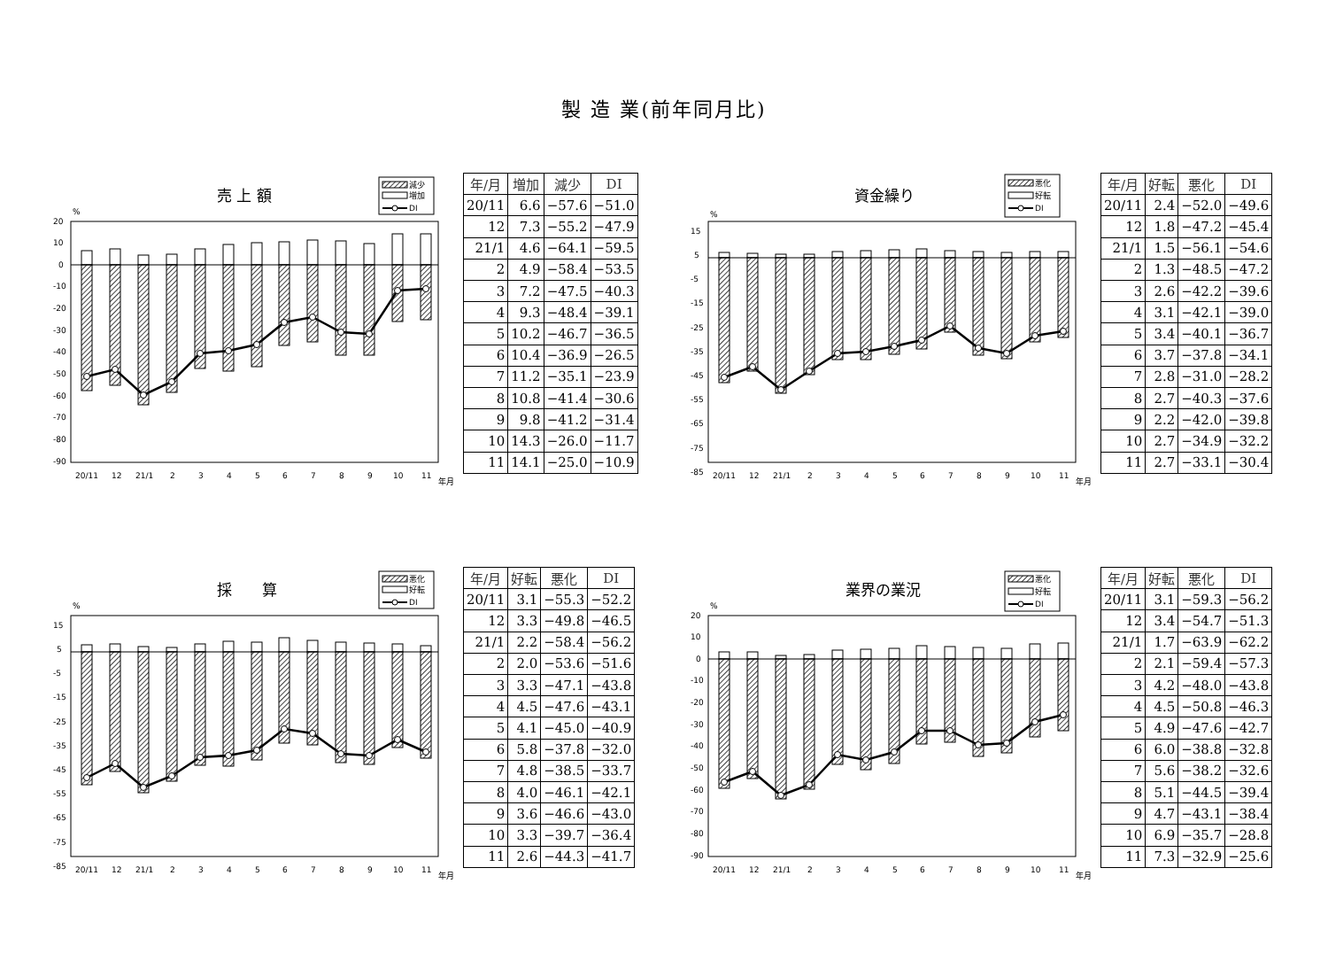製 造 業(前年同月比)
売 上 額
減少
増加
DI
%
20
10
0
-10
-20
-30
-40
-50
-60
-70
-80
-90
20/11
12
21/1
2
3
4
5
6
7
8
9
10
11
年月
| 年/月 | 増加 | 減少 | DI |
| --- | --- | --- | --- |
| 20/11 | 6.6 | −57.6 | −51.0 |
| 12 | 7.3 | −55.2 | −47.9 |
| 21/1 | 4.6 | −64.1 | −59.5 |
| 2 | 4.9 | −58.4 | −53.5 |
| 3 | 7.2 | −47.5 | −40.3 |
| 4 | 9.3 | −48.4 | −39.1 |
| 5 | 10.2 | −46.7 | −36.5 |
| 6 | 10.4 | −36.9 | −26.5 |
| 7 | 11.2 | −35.1 | −23.9 |
| 8 | 10.8 | −41.4 | −30.6 |
| 9 | 9.8 | −41.2 | −31.4 |
| 10 | 14.3 | −26.0 | −11.7 |
| 11 | 14.1 | −25.0 | −10.9 |
資金繰り
悪化
好転
DI
%
15
5
-5
-15
-25
-35
-45
-55
-65
-75
-85
20/11
12
21/1
2
3
4
5
6
7
8
9
10
11
年月
| 年/月 | 好転 | 悪化 | DI |
| --- | --- | --- | --- |
| 20/11 | 2.4 | −52.0 | −49.6 |
| 12 | 1.8 | −47.2 | −45.4 |
| 21/1 | 1.5 | −56.1 | −54.6 |
| 2 | 1.3 | −48.5 | −47.2 |
| 3 | 2.6 | −42.2 | −39.6 |
| 4 | 3.1 | −42.1 | −39.0 |
| 5 | 3.4 | −40.1 | −36.7 |
| 6 | 3.7 | −37.8 | −34.1 |
| 7 | 2.8 | −31.0 | −28.2 |
| 8 | 2.7 | −40.3 | −37.6 |
| 9 | 2.2 | −42.0 | −39.8 |
| 10 | 2.7 | −34.9 | −32.2 |
| 11 | 2.7 | −33.1 | −30.4 |
採　　算
悪化
好転
DI
%
15
5
-5
-15
-25
-35
-45
-55
-65
-75
-85
20/11
12
21/1
2
3
4
5
6
7
8
9
10
11
年月
| 年/月 | 好転 | 悪化 | DI |
| --- | --- | --- | --- |
| 20/11 | 3.1 | −55.3 | −52.2 |
| 12 | 3.3 | −49.8 | −46.5 |
| 21/1 | 2.2 | −58.4 | −56.2 |
| 2 | 2.0 | −53.6 | −51.6 |
| 3 | 3.3 | −47.1 | −43.8 |
| 4 | 4.5 | −47.6 | −43.1 |
| 5 | 4.1 | −45.0 | −40.9 |
| 6 | 5.8 | −37.8 | −32.0 |
| 7 | 4.8 | −38.5 | −33.7 |
| 8 | 4.0 | −46.1 | −42.1 |
| 9 | 3.6 | −46.6 | −43.0 |
| 10 | 3.3 | −39.7 | −36.4 |
| 11 | 2.6 | −44.3 | −41.7 |
業界の業況
悪化
好転
DI
%
20
10
0
-10
-20
-30
-40
-50
-60
-70
-80
-90
20/11
12
21/1
2
3
4
5
6
7
8
9
10
11
年月
| 年/月 | 好転 | 悪化 | DI |
| --- | --- | --- | --- |
| 20/11 | 3.1 | −59.3 | −56.2 |
| 12 | 3.4 | −54.7 | −51.3 |
| 21/1 | 1.7 | −63.9 | −62.2 |
| 2 | 2.1 | −59.4 | −57.3 |
| 3 | 4.2 | −48.0 | −43.8 |
| 4 | 4.5 | −50.8 | −46.3 |
| 5 | 4.9 | −47.6 | −42.7 |
| 6 | 6.0 | −38.8 | −32.8 |
| 7 | 5.6 | −38.2 | −32.6 |
| 8 | 5.1 | −44.5 | −39.4 |
| 9 | 4.7 | −43.1 | −38.4 |
| 10 | 6.9 | −35.7 | −28.8 |
| 11 | 7.3 | −32.9 | −25.6 |